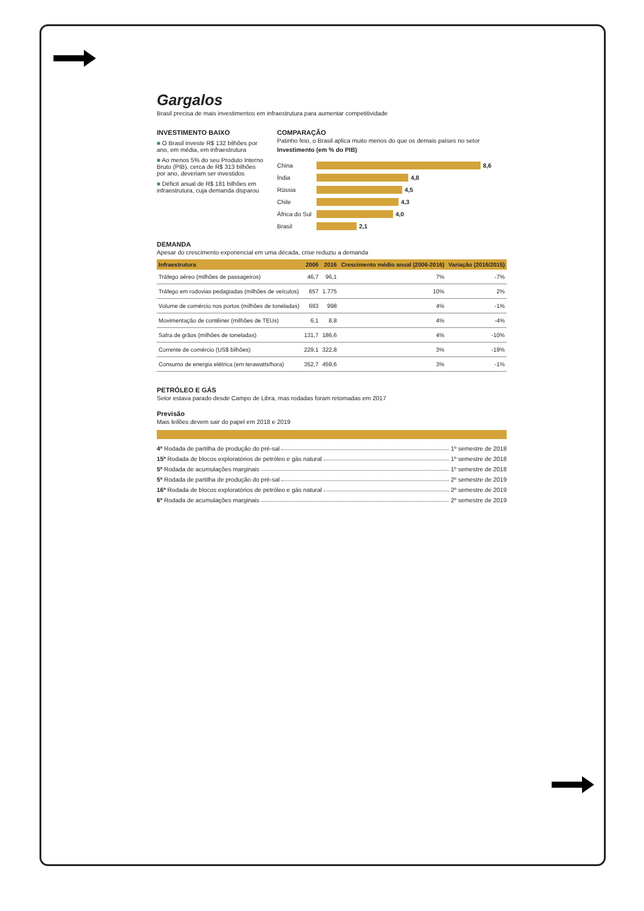Gargalos
Brasil precisa de mais investimentos em infraestrutura para aumentar competitividade
INVESTIMENTO BAIXO
■ O Brasil investe R$ 132 bilhões por ano, em média, em infraestrutura
■ Ao menos 5% do seu Produto Interno Bruto (PIB), cerca de R$ 313 bilhões por ano, deveriam ser investidos
■ Déficit anual de R$ 181 bilhões em infraestrutura, cuja demanda disparou
COMPARAÇÃO
Patinho feio, o Brasil aplica muito menos do que os demais países no setor
Investimento (em % do PIB)
China 8,6
Índia 4,8
Rússia 4,5
Chile 4,3
África do Sul
4,0
Brasil 2,1
DEMANDA
Apesar do crescimento exponencial em uma década, crise reduziu a demanda
| Infraestrutura | 2006 | 2016 | Crescimento médio anual (2006-2016) | Variação (2016/2015) |
| --- | --- | --- | --- | --- |
| Tráfego aéreo (milhões de passageiros) | 46,7 | 96,1 | 7% | -7% |
| Tráfego em rodovias pedagiadas (milhões de veículos) | 657 | 1.775 | 10% | 2% |
| Volume de comércio nos portos (milhões de toneladas) | 693 | 998 | 4% | -1% |
| Movimentação de contêiner (milhões de TEUs) | 6,1 | 8,8 | 4% | -4% |
| Safra de grãos (milhões de toneladas) | 131,7 | 186,6 | 4% | -10% |
| Corrente de comércio (US$ bilhões) | 229,1 | 322,8 | 3% | -19% |
| Consumo de energia elétrica (em terawatts/hora) | 352,7 | 459,6 | 3% | -1% |
PETRÓLEO E GÁS
Setor estava parado desde Campo de Libra, mas rodadas foram retomadas em 2017
Previsão
Mais leilões devem sair do papel em 2018 e 2019
4ª Rodada de partilha de produção do pré-sal 1º semestre de 2018
15ª Rodada de blocos exploratórios de petróleo e gás natural 1º semestre de 2018
5ª Rodada de acumulações marginais 1º semestre de 2018
5ª Rodada de partilha de produção do pré-sal 2º semestre de 2019
16ª Rodada de blocos exploratórios de petróleo e gás natural 2º semestre de 2019
6ª Rodada de acumulações marginais 2º semestre de 2019